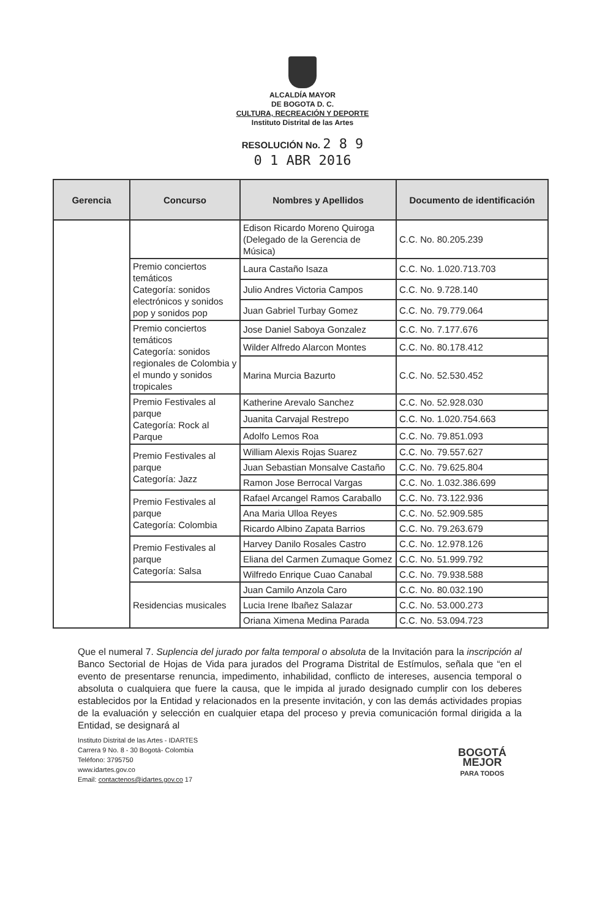ALCALDÍA MAYOR
DE BOGOTA D. C.
CULTURA, RECREACIÓN Y DEPORTE
Instituto Distrital de las Artes
RESOLUCIÓN No. 2 8 9
0 1 ABR 2016
| Gerencia | Concurso | Nombres y Apellidos | Documento de identificación |
| --- | --- | --- | --- |
| | | Edison Ricardo Moreno Quiroga (Delegado de la Gerencia de Música) | C.C. No. 80.205.239 |
| | Premio conciertos temáticos Categoría: sonidos electrónicos y sonidos pop y sonidos pop | Laura Castaño Isaza | C.C. No. 1.020.713.703 |
| | | Julio Andres Victoria Campos | C.C. No. 9.728.140 |
| | | Juan Gabriel Turbay Gomez | C.C. No. 79.779.064 |
| | Premio conciertos temáticos Categoría: sonidos regionales de Colombia y el mundo y sonidos tropicales | Jose Daniel Saboya Gonzalez | C.C. No. 7.177.676 |
| | | Wilder Alfredo Alarcon Montes | C.C. No. 80.178.412 |
| | | Marina Murcia Bazurto | C.C. No. 52.530.452 |
| | Premio Festivales al parque Categoría: Rock al Parque | Katherine Arevalo Sanchez | C.C. No. 52.928.030 |
| | | Juanita Carvajal Restrepo | C.C. No. 1.020.754.663 |
| | | Adolfo Lemos Roa | C.C. No. 79.851.093 |
| | Premio Festivales al parque Categoría: Jazz | William Alexis Rojas Suarez | C.C. No. 79.557.627 |
| | | Juan Sebastian Monsalve Castaño | C.C. No. 79.625.804 |
| | | Ramon Jose Berrocal Vargas | C.C. No. 1.032.386.699 |
| | Premio Festivales al parque Categoría: Colombia | Rafael Arcangel Ramos Caraballo | C.C. No. 73.122.936 |
| | | Ana Maria Ulloa Reyes | C.C. No. 52.909.585 |
| | | Ricardo Albino Zapata Barrios | C.C. No. 79.263.679 |
| | Premio Festivales al parque Categoría: Salsa | Harvey Danilo Rosales Castro | C.C. No. 12.978.126 |
| | | Eliana del Carmen Zumaque Gomez | C.C. No. 51.999.792 |
| | | Wilfredo Enrique Cuao Canabal | C.C. No. 79.938.588 |
| | Residencias musicales | Juan Camilo Anzola Caro | C.C. No. 80.032.190 |
| | | Lucia Irene Ibañez Salazar | C.C. No. 53.000.273 |
| | | Oriana Ximena Medina Parada | C.C. No. 53.094.723 |
Que el numeral 7. Suplencia del jurado por falta temporal o absoluta de la Invitación para la inscripción al Banco Sectorial de Hojas de Vida para jurados del Programa Distrital de Estímulos, señala que “en el evento de presentarse renuncia, impedimento, inhabilidad, conflicto de intereses, ausencia temporal o absoluta o cualquiera que fuere la causa, que le impida al jurado designado cumplir con los deberes establecidos por la Entidad y relacionados en la presente invitación, y con las demás actividades propias de la evaluación y selección en cualquier etapa del proceso y previa comunicación formal dirigida a la Entidad, se designará al
Instituto Distrital de las Artes - IDARTES
Carrera 9 No. 8 - 30 Bogotá- Colombia
Teléfono: 3795750
www.idartes.gov.co
Email: contactenos@idartes.gov.co 17
BOGOTÁ
MEJOR
PARA TODOS